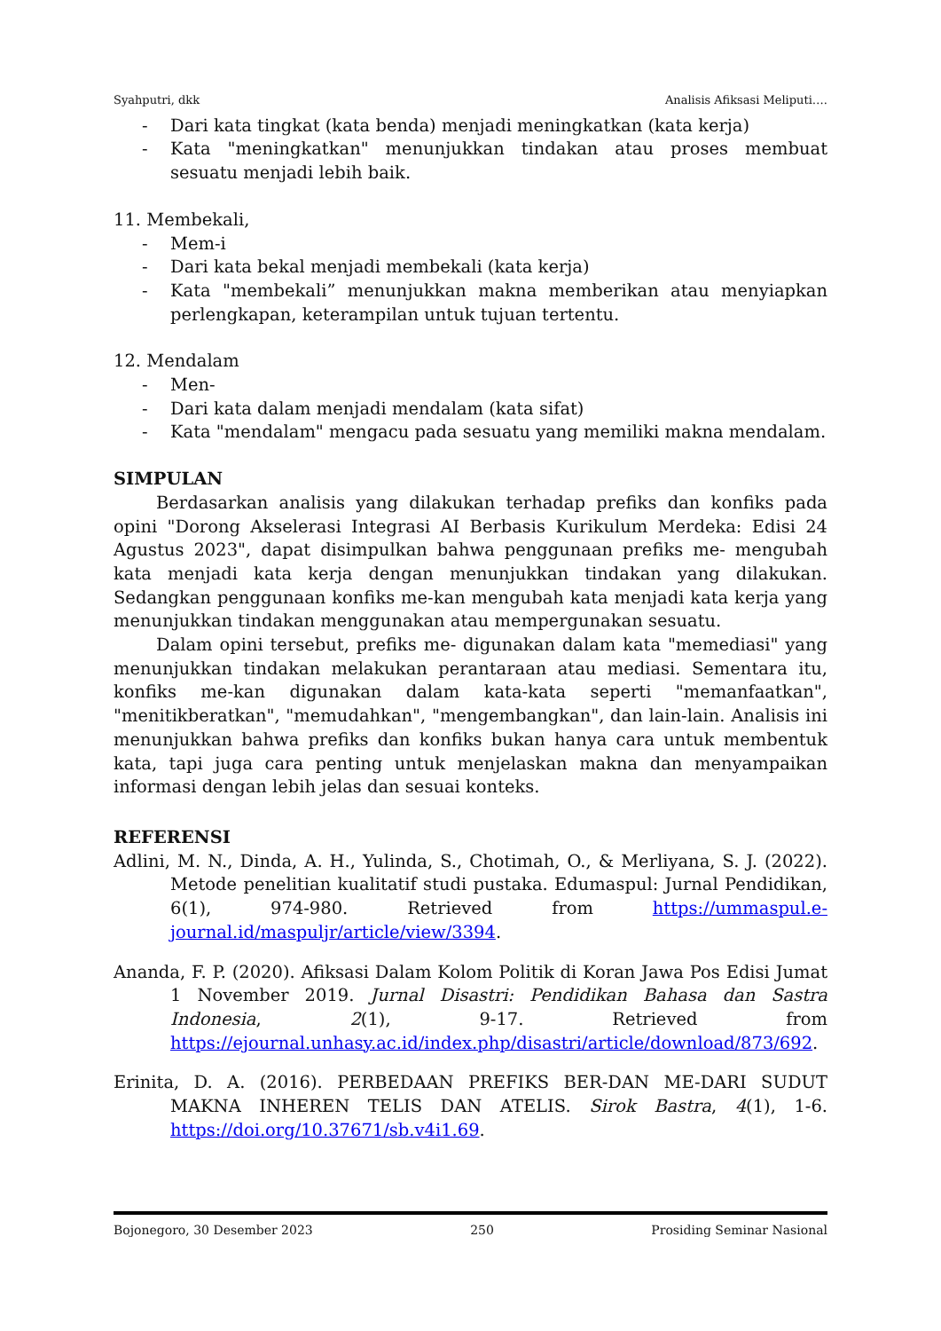Syahputri, dkk Analisis Afiksasi Meliputi….
- Dari kata tingkat (kata benda) menjadi meningkatkan (kata kerja)
- Kata "meningkatkan" menunjukkan tindakan atau proses membuat sesuatu menjadi lebih baik.
11. Membekali,
- Mem-i
- Dari kata bekal menjadi membekali (kata kerja)
- Kata "membekali” menunjukkan makna memberikan atau menyiapkan perlengkapan, keterampilan untuk tujuan tertentu.
12. Mendalam
- Men-
- Dari kata dalam menjadi mendalam (kata sifat)
- Kata "mendalam" mengacu pada sesuatu yang memiliki makna mendalam.
SIMPULAN
Berdasarkan analisis yang dilakukan terhadap prefiks dan konfiks pada opini "Dorong Akselerasi Integrasi AI Berbasis Kurikulum Merdeka: Edisi 24 Agustus 2023", dapat disimpulkan bahwa penggunaan prefiks me- mengubah kata menjadi kata kerja dengan menunjukkan tindakan yang dilakukan. Sedangkan penggunaan konfiks me-kan mengubah kata menjadi kata kerja yang menunjukkan tindakan menggunakan atau mempergunakan sesuatu.
Dalam opini tersebut, prefiks me- digunakan dalam kata "memediasi" yang menunjukkan tindakan melakukan perantaraan atau mediasi. Sementara itu, konfiks me-kan digunakan dalam kata-kata seperti "memanfaatkan", "menitikberatkan", "memudahkan", "mengembangkan", dan lain-lain. Analisis ini menunjukkan bahwa prefiks dan konfiks bukan hanya cara untuk membentuk kata, tapi juga cara penting untuk menjelaskan makna dan menyampaikan informasi dengan lebih jelas dan sesuai konteks.
REFERENSI
Adlini, M. N., Dinda, A. H., Yulinda, S., Chotimah, O., & Merliyana, S. J. (2022). Metode penelitian kualitatif studi pustaka. Edumaspul: Jurnal Pendidikan, 6(1), 974-980. Retrieved from https://ummaspul.e-journal.id/maspuljr/article/view/3394.
Ananda, F. P. (2020). Afiksasi Dalam Kolom Politik di Koran Jawa Pos Edisi Jumat 1 November 2019. Jurnal Disastri: Pendidikan Bahasa dan Sastra Indonesia, 2(1), 9-17. Retrieved from https://ejournal.unhasy.ac.id/index.php/disastri/article/download/873/692.
Erinita, D. A. (2016). PERBEDAAN PREFIKS BER-DAN ME-DARI SUDUT MAKNA INHEREN TELIS DAN ATELIS. Sirok Bastra, 4(1), 1-6. https://doi.org/10.37671/sb.v4i1.69.
Bojonegoro, 30 Desember 2023 250 Prosiding Seminar Nasional